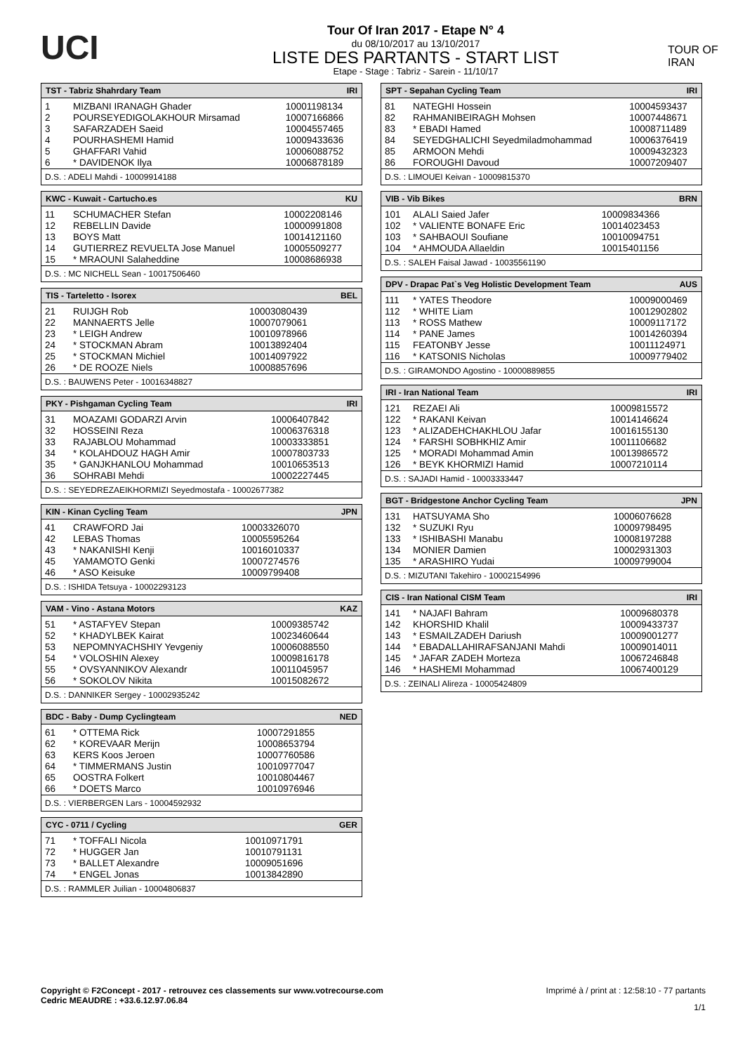UCI
Tour Of Iran 2017 - Etape N° 4
du 08/10/2017 au 13/10/2017
LISTE DES PARTANTS - START LIST
Etape - Stage : Tabriz - Sarein - 11/10/17
TOUR OF IRAN
| TST - Tabriz Shahrdary Team | | IRI |
| --- | --- | --- |
| 1 | MIZBANI IRANAGH Ghader | 10001198134 |
| 2 | POURSEYEDIGOLAKHOUR Mirsamad | 10007166866 |
| 3 | SAFARZADEH Saeid | 10004557465 |
| 4 | POURHASHEMI Hamid | 10009433636 |
| 5 | GHAFFARI Vahid | 10006088752 |
| 6 | * DAVIDENOK Ilya | 10006878189 |
| D.S. : ADELI Mahdi - 10009914188 | | |
| KWC - Kuwait - Cartucho.es | | KU |
| --- | --- | --- |
| 11 | SCHUMACHER Stefan | 10002208146 |
| 12 | REBELLIN Davide | 10000991808 |
| 13 | BOYS Matt | 10014121160 |
| 14 | GUTIERREZ REVUELTA Jose Manuel | 10005509277 |
| 15 | * MRAOUNI Salaheddine | 10008686938 |
| D.S. : MC NICHELL Sean - 10017506460 | | |
| TIS - Tarteletto - Isorex | | BEL |
| --- | --- | --- |
| 21 | RUIJGH Rob | 10003080439 |
| 22 | MANNAERTS Jelle | 10007079061 |
| 23 | * LEIGH Andrew | 10010978966 |
| 24 | * STOCKMAN Abram | 10013892404 |
| 25 | * STOCKMAN Michiel | 10014097922 |
| 26 | * DE ROOZE Niels | 10008857696 |
| D.S. : BAUWENS Peter - 10016348827 | | |
| PKY - Pishgaman Cycling Team | | IRI |
| --- | --- | --- |
| 31 | MOAZAMI GODARZI Arvin | 10006407842 |
| 32 | HOSSEINI Reza | 10006376318 |
| 33 | RAJABLOU Mohammad | 10003333851 |
| 34 | * KOLAHDOUZ HAGH Amir | 10007803733 |
| 35 | * GANJKHANLOU Mohammad | 10010653513 |
| 36 | SOHRABI Mehdi | 10002227445 |
| D.S. : SEYEDREZAEIKHORMIZI Seyedmostafa - 10002677382 | | |
| KIN - Kinan Cycling Team | | JPN |
| --- | --- | --- |
| 41 | CRAWFORD Jai | 10003326070 |
| 42 | LEBAS Thomas | 10005595264 |
| 43 | * NAKANISHI Kenji | 10016010337 |
| 45 | YAMAMOTO Genki | 10007274576 |
| 46 | * ASO Keisuke | 10009799408 |
| D.S. : ISHIDA Tetsuya - 10002293123 | | |
| VAM - Vino - Astana Motors | | KAZ |
| --- | --- | --- |
| 51 | * ASTAFYEV Stepan | 10009385742 |
| 52 | * KHADYLBEK Kairat | 10023460644 |
| 53 | NEPOMNYACHSHIY Yevgeniy | 10006088550 |
| 54 | * VOLOSHIN Alexey | 10009816178 |
| 55 | * OVSYANNIKOV Alexandr | 10011045957 |
| 56 | * SOKOLOV Nikita | 10015082672 |
| D.S. : DANNIKER Sergey - 10002935242 | | |
| BDC - Baby - Dump Cyclingteam | | NED |
| --- | --- | --- |
| 61 | * OTTEMA Rick | 10007291855 |
| 62 | * KOREVAAR Merijn | 10008653794 |
| 63 | KERS Koos Jeroen | 10007760586 |
| 64 | * TIMMERMANS Justin | 10010977047 |
| 65 | OOSTRA Folkert | 10010804467 |
| 66 | * DOETS Marco | 10010976946 |
| D.S. : VIERBERGEN Lars - 10004592932 | | |
| CYC - 0711 / Cycling | | GER |
| --- | --- | --- |
| 71 | * TOFFALI Nicola | 10010971791 |
| 72 | * HUGGER Jan | 10010791131 |
| 73 | * BALLET Alexandre | 10009051696 |
| 74 | * ENGEL Jonas | 10013842890 |
| D.S. : RAMMLER Juilian - 10004806837 | | |
| SPT - Sepahan Cycling Team | | IRI |
| --- | --- | --- |
| 81 | NATEGHI Hossein | 10004593437 |
| 82 | RAHMANIBEIRAGH Mohsen | 10007448671 |
| 83 | * EBADI Hamed | 10008711489 |
| 84 | SEYEDGHALICHI Seyedmiladmohammad | 10006376419 |
| 85 | ARMOON Mehdi | 10009432323 |
| 86 | FOROUGHI Davoud | 10007209407 |
| D.S. : LIMOUEI Keivan - 10009815370 | | |
| VIB - Vib Bikes | | BRN |
| --- | --- | --- |
| 101 | ALALI Saied Jafer | 10009834366 |
| 102 | * VALIENTE BONAFE Eric | 10014023453 |
| 103 | * SAHBAOUI Soufiane | 10010094751 |
| 104 | * AHMOUDA Allaeldin | 10015401156 |
| D.S. : SALEH Faisal Jawad - 10035561190 | | |
| DPV - Drapac Pat`s Veg Holistic Development Team | | AUS |
| --- | --- | --- |
| 111 | * YATES Theodore | 10009000469 |
| 112 | * WHITE Liam | 10012902802 |
| 113 | * ROSS Mathew | 10009117172 |
| 114 | * PANE James | 10014260394 |
| 115 | FEATONBY Jesse | 10011124971 |
| 116 | * KATSONIS Nicholas | 10009779402 |
| D.S. : GIRAMONDO Agostino - 10000889855 | | |
| IRI - Iran National Team | | IRI |
| --- | --- | --- |
| 121 | REZAEI Ali | 10009815572 |
| 122 | * RAKANI Keivan | 10014146624 |
| 123 | * ALIZADEHCHAKHLOU Jafar | 10016155130 |
| 124 | * FARSHI SOBHKHIZ Amir | 10011106682 |
| 125 | * MORADI Mohammad Amin | 10013986572 |
| 126 | * BEYK KHORMIZI Hamid | 10007210114 |
| D.S. : SAJADI Hamid - 10003333447 | | |
| BGT - Bridgestone Anchor Cycling Team | | JPN |
| --- | --- | --- |
| 131 | HATSUYAMA Sho | 10006076628 |
| 132 | * SUZUKI Ryu | 10009798495 |
| 133 | * ISHIBASHI Manabu | 10008197288 |
| 134 | MONIER Damien | 10002931303 |
| 135 | * ARASHIRO Yudai | 10009799004 |
| D.S. : MIZUTANI Takehiro - 10002154996 | | |
| CIS - Iran National CISM Team | | IRI |
| --- | --- | --- |
| 141 | * NAJAFI Bahram | 10009680378 |
| 142 | KHORSHID Khalil | 10009433737 |
| 143 | * ESMAILZADEH Dariush | 10009001277 |
| 144 | * EBADALLAHIRAFSANJANI Mahdi | 10009014011 |
| 145 | * JAFAR ZADEH Morteza | 10067246848 |
| 146 | * HASHEMI Mohammad | 10067400129 |
| D.S. : ZEINALI Alireza - 10005424809 | | |
Copyright © F2Concept - 2017 - retrouvez ces classements sur www.votrecourse.com
Cedric MEAUDRE : +33.6.12.97.06.84
Imprimé à / print at : 12:58:10 - 77 partants
1/1